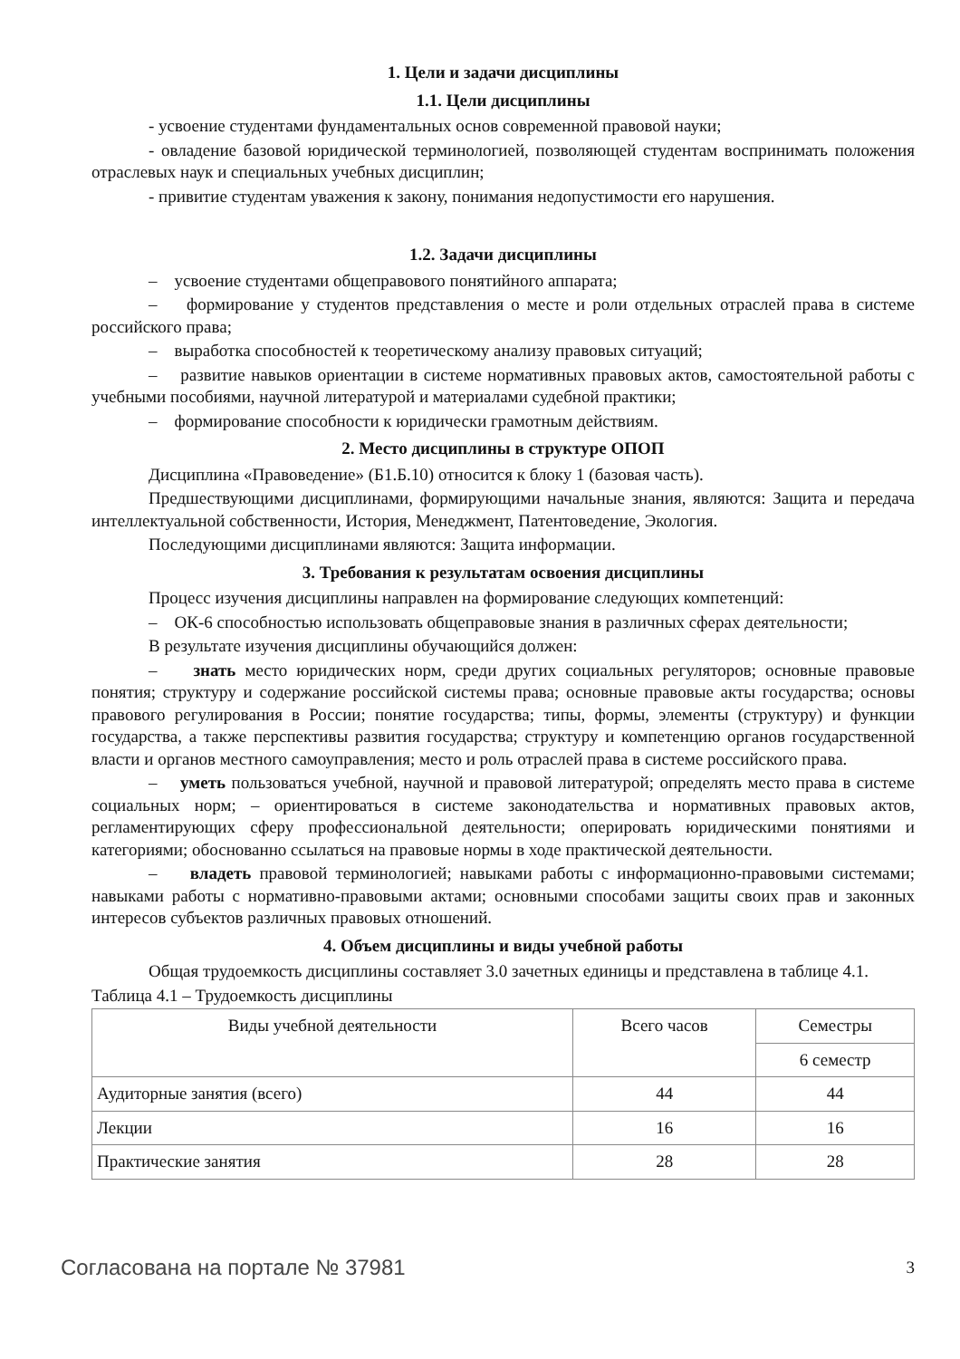1. Цели и задачи дисциплины
1.1. Цели дисциплины
- усвоение студентами фундаментальных основ современной правовой науки;
- овладение базовой юридической терминологией, позволяющей студентам воспринимать положения отраслевых наук и специальных учебных дисциплин;
- привитие студентам уважения к закону, понимания недопустимости его нарушения.
1.2. Задачи дисциплины
– усвоение студентами общеправового понятийного аппарата;
– формирование у студентов представления о месте и роли отдельных отраслей права в системе российского права;
– выработка способностей к теоретическому анализу правовых ситуаций;
– развитие навыков ориентации в системе нормативных правовых актов, самостоятельной работы с учебными пособиями, научной литературой и материалами судебной практики;
– формирование способности к юридически грамотным действиям.
2. Место дисциплины в структуре ОПОП
Дисциплина «Правоведение» (Б1.Б.10) относится к блоку 1 (базовая часть).
Предшествующими дисциплинами, формирующими начальные знания, являются: Защита и передача интеллектуальной собственности, История, Менеджмент, Патентоведение, Экология.
Последующими дисциплинами являются: Защита информации.
3. Требования к результатам освоения дисциплины
Процесс изучения дисциплины направлен на формирование следующих компетенций:
– ОК-6 способностью использовать общеправовые знания в различных сферах деятельности;
В результате изучения дисциплины обучающийся должен:
– знать место юридических норм, среди других социальных регуляторов; основные правовые понятия; структуру и содержание российской системы права; основные правовые акты государства; основы правового регулирования в России; понятие государства; типы, формы, элементы (структуру) и функции государства, а также перспективы развития государства; структуру и компетенцию органов государственной власти и органов местного самоуправления; место и роль отраслей права в системе российского права.
– уметь пользоваться учебной, научной и правовой литературой; определять место права в системе социальных норм; – ориентироваться в системе законодательства и нормативных правовых актов, регламентирующих сферу профессиональной деятельности; оперировать юридическими понятиями и категориями; обоснованно ссылаться на правовые нормы в ходе практической деятельности.
– владеть правовой терминологией; навыками работы с информационно-правовыми системами; навыками работы с нормативно-правовыми актами; основными способами защиты своих прав и законных интересов субъектов различных правовых отношений.
4. Объем дисциплины и виды учебной работы
Общая трудоемкость дисциплины составляет 3.0 зачетных единицы и представлена в таблице 4.1.
Таблица 4.1 – Трудоемкость дисциплины
| Виды учебной деятельности | Всего часов | Семестры |
| | | 6 семестр |
| Аудиторные занятия (всего) | 44 | 44 |
| Лекции | 16 | 16 |
| Практические занятия | 28 | 28 |
Согласована на портале № 37981 3